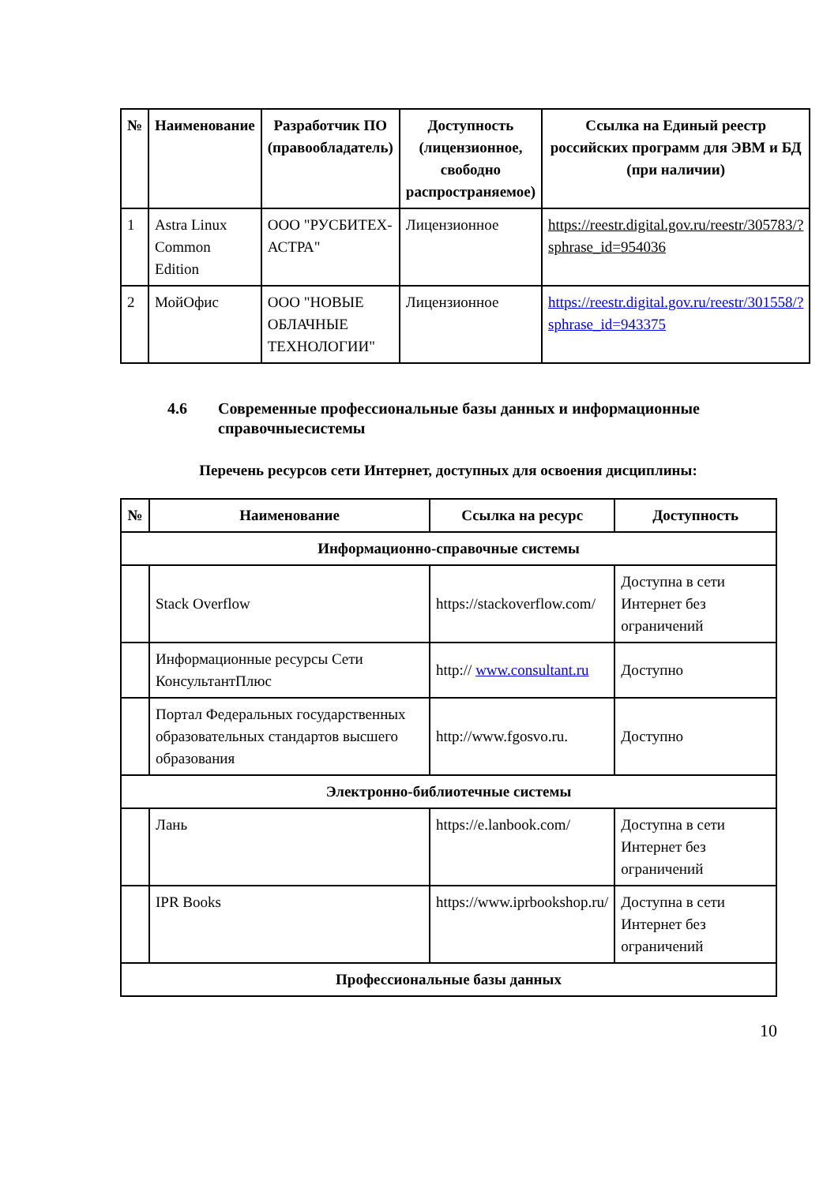| № | Наименование | Разработчик ПО (правообладатель) | Доступность (лицензионное, свободно распространяемое) | Ссылка на Единый реестр российских программ для ЭВМ и БД (при наличии) |
| --- | --- | --- | --- | --- |
| 1 | Astra Linux Common Edition | ООО "РУСБИТЕХ-АСТРА" | Лицензионное | https://reestr.digital.gov.ru/reestr/305783/?sphrase_id=954036 |
| 2 | МойОфис | ООО "НОВЫЕ ОБЛАЧНЫЕ ТЕХНОЛОГИИ" | Лицензионное | https://reestr.digital.gov.ru/reestr/301558/?sphrase_id=943375 |
4.6 Современные профессиональные базы данных и информационные справочныесистемы
Перечень ресурсов сети Интернет, доступных для освоения дисциплины:
| № | Наименование | Ссылка на ресурс | Доступность |
| --- | --- | --- | --- |
| Информационно-справочные системы | | | |
| | Stack Overflow | https://stackoverflow.com/ | Доступна в сети Интернет без ограничений |
| | Информационные ресурсы Сети КонсультантПлюс | http:// www.consultant.ru | Доступно |
| | Портал Федеральных государственных образовательных стандартов высшего образования | http://www.fgosvo.ru. | Доступно |
| Электронно-библиотечные системы | | | |
| | Лань | https://e.lanbook.com/ | Доступна в сети Интернет без ограничений |
| | IPR Books | https://www.iprbookshop.ru/ | Доступна в сети Интернет без ограничений |
| Профессиональные базы данных | | | |
10